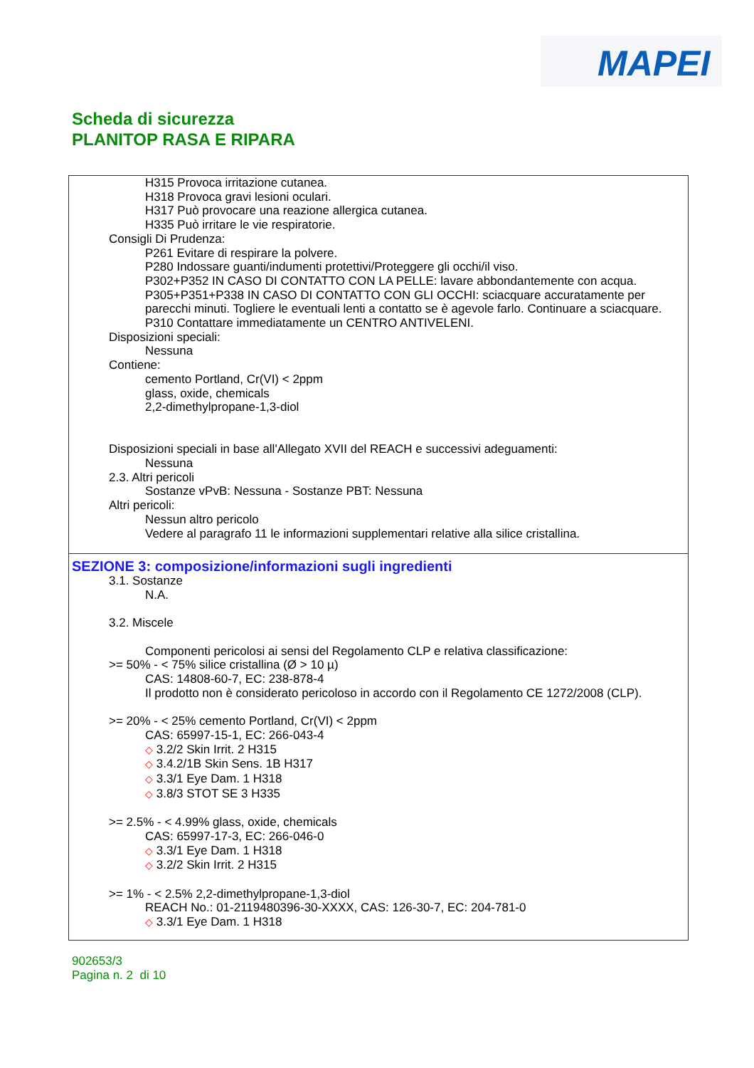MAPEI
Scheda di sicurezza
PLANITOP RASA E RIPARA
H315 Provoca irritazione cutanea.
H318 Provoca gravi lesioni oculari.
H317 Può provocare una reazione allergica cutanea.
H335 Può irritare le vie respiratorie.
Consigli Di Prudenza:
P261 Evitare di respirare la polvere.
P280 Indossare guanti/indumenti protettivi/Proteggere gli occhi/il viso.
P302+P352 IN CASO DI CONTATTO CON LA PELLE: lavare abbondantemente con acqua.
P305+P351+P338 IN CASO DI CONTATTO CON GLI OCCHI: sciacquare accuratamente per parecchi minuti. Togliere le eventuali lenti a contatto se è agevole farlo. Continuare a sciacquare.
P310 Contattare immediatamente un CENTRO ANTIVELENI.
Disposizioni speciali:
Nessuna
Contiene:
cemento Portland, Cr(VI) < 2ppm
glass, oxide, chemicals
2,2-dimethylpropane-1,3-diol
Disposizioni speciali in base all'Allegato XVII del REACH e successivi adeguamenti:
Nessuna
2.3. Altri pericoli
Sostanze vPvB: Nessuna - Sostanze PBT: Nessuna
Altri pericoli:
Nessun altro pericolo
Vedere al paragrafo 11 le informazioni supplementari relative alla silice cristallina.
SEZIONE 3: composizione/informazioni sugli ingredienti
3.1. Sostanze
N.A.
3.2. Miscele
Componenti pericolosi ai sensi del Regolamento CLP e relativa classificazione:
>= 50% - < 75% silice cristallina (Ø > 10 µ)
CAS: 14808-60-7, EC: 238-878-4
Il prodotto non è considerato pericoloso in accordo con il Regolamento CE 1272/2008 (CLP).
>= 20% - < 25% cemento Portland, Cr(VI) < 2ppm
CAS: 65997-15-1, EC: 266-043-4
◇ 3.2/2 Skin Irrit. 2 H315
◇ 3.4.2/1B Skin Sens. 1B H317
◇ 3.3/1 Eye Dam. 1 H318
◇ 3.8/3 STOT SE 3 H335
>= 2.5% - < 4.99% glass, oxide, chemicals
CAS: 65997-17-3, EC: 266-046-0
◇ 3.3/1 Eye Dam. 1 H318
◇ 3.2/2 Skin Irrit. 2 H315
>= 1% - < 2.5% 2,2-dimethylpropane-1,3-diol
REACH No.: 01-2119480396-30-XXXX, CAS: 126-30-7, EC: 204-781-0
◇ 3.3/1 Eye Dam. 1 H318
902653/3
Pagina n. 2 di 10